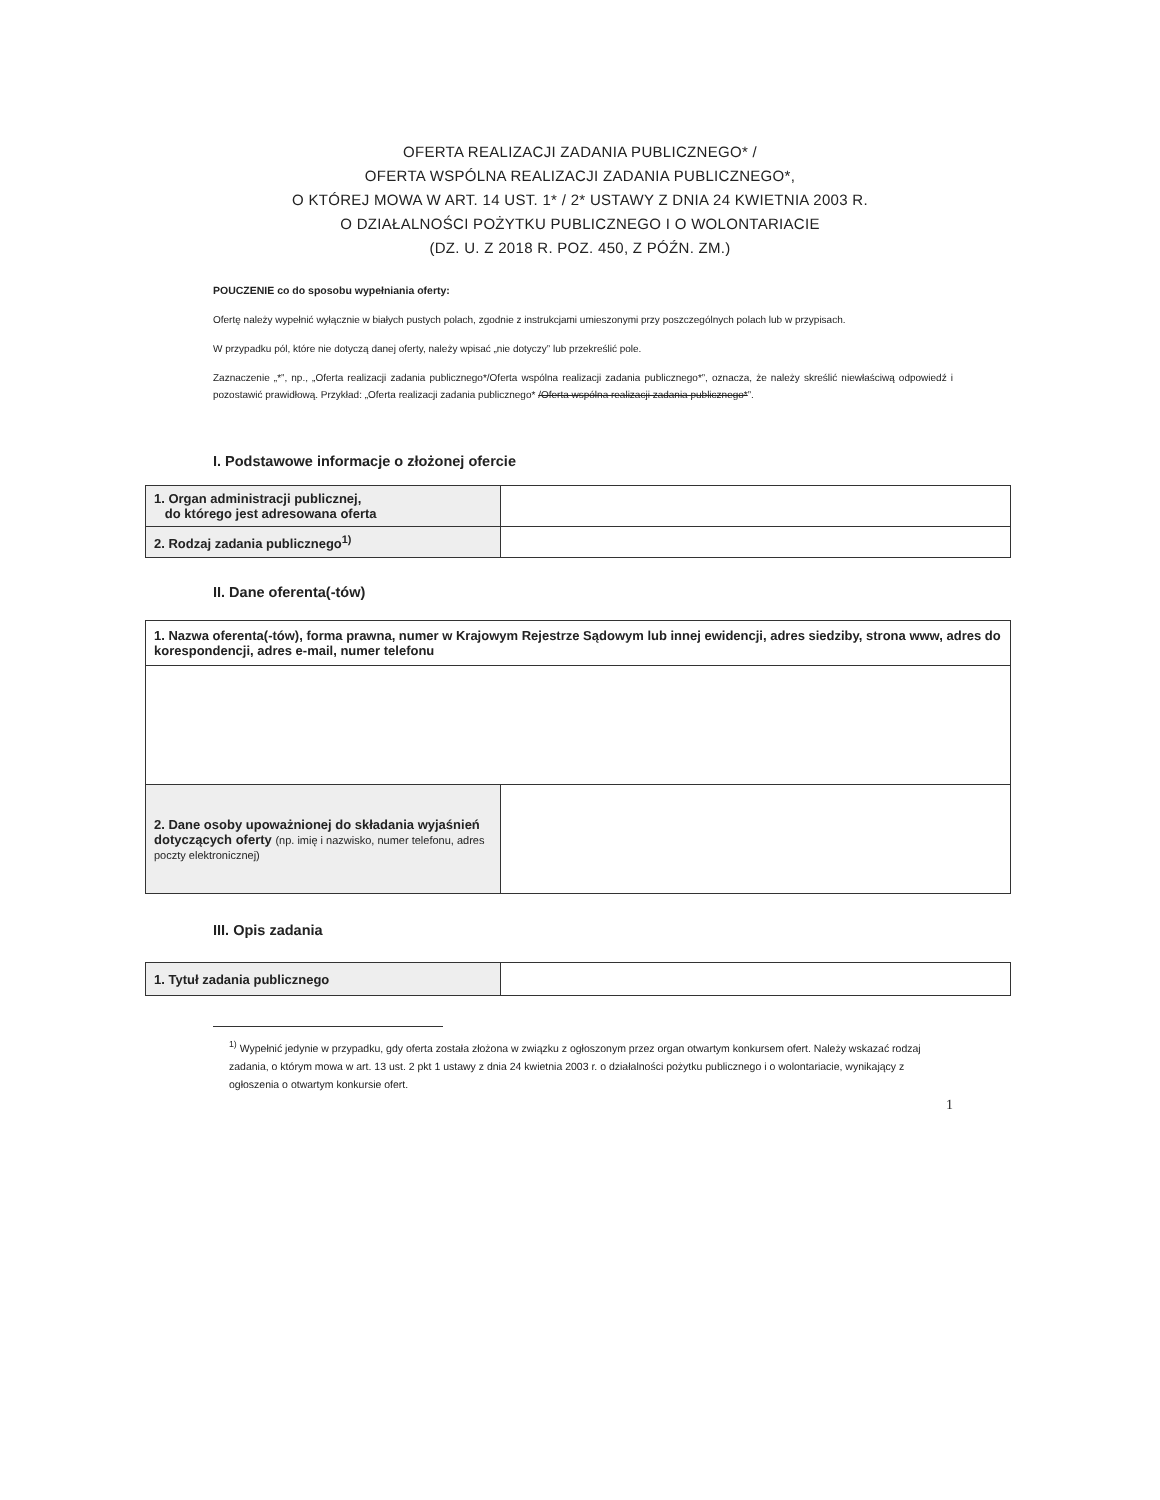OFERTA REALIZACJI ZADANIA PUBLICZNEGO* /
OFERTA WSPÓLNA REALIZACJI ZADANIA PUBLICZNEGO*,
O KTÓREJ MOWA W ART. 14 UST. 1* / 2* USTAWY Z DNIA 24 KWIETNIA 2003 R.
O DZIAŁALNOŚCI POŻYTKU PUBLICZNEGO I O WOLONTARIACIE
(DZ. U. Z 2018 R. POZ. 450, Z PÓŹN. ZM.)
POUCZENIE co do sposobu wypełniania oferty:
Ofertę należy wypełnić wyłącznie w białych pustych polach, zgodnie z instrukcjami umieszonymi przy poszczególnych polach lub w przypisach.
W przypadku pól, które nie dotyczą danej oferty, należy wpisać „nie dotyczy” lub przekreślić pole.
Zaznaczenie „*”, np., „Oferta realizacji zadania publicznego*/Oferta wspólna realizacji zadania publicznego*”, oznacza, że należy skreślić niewłaściwą odpowiedź i pozostawić prawidłową. Przykład: „Oferta realizacji zadania publicznego* /Oferta wspólna realizacji zadania publicznego*”.
I. Podstawowe informacje o złożonej ofercie
| 1. Organ administracji publicznej, do którego jest adresowana oferta | |
| 2. Rodzaj zadania publicznego<sup>1)</sup> | |
II. Dane oferenta(-tów)
| 1. Nazwa oferenta(-tów), forma prawna, numer w Krajowym Rejestrze Sądowym lub innej ewidencji, adres siedziby, strona www, adres do korespondencji, adres e-mail, numer telefonu | |
| 2. Dane osoby upoważnionej do składania wyjaśnień dotyczących oferty (np. imię i nazwisko, numer telefonu, adres poczty elektronicznej) | |
III. Opis zadania
| 1. Tytuł zadania publicznego | |
<sup>1)</sup> Wypełnić jedynie w przypadku, gdy oferta została złożona w związku z ogłoszonym przez organ otwartym konkursem ofert. Należy wskazać rodzaj zadania, o którym mowa w art. 13 ust. 2 pkt 1 ustawy z dnia 24 kwietnia 2003 r. o działalności pożytku publicznego i o wolontariacie, wynikający z ogłoszenia o otwartym konkursie ofert.
1